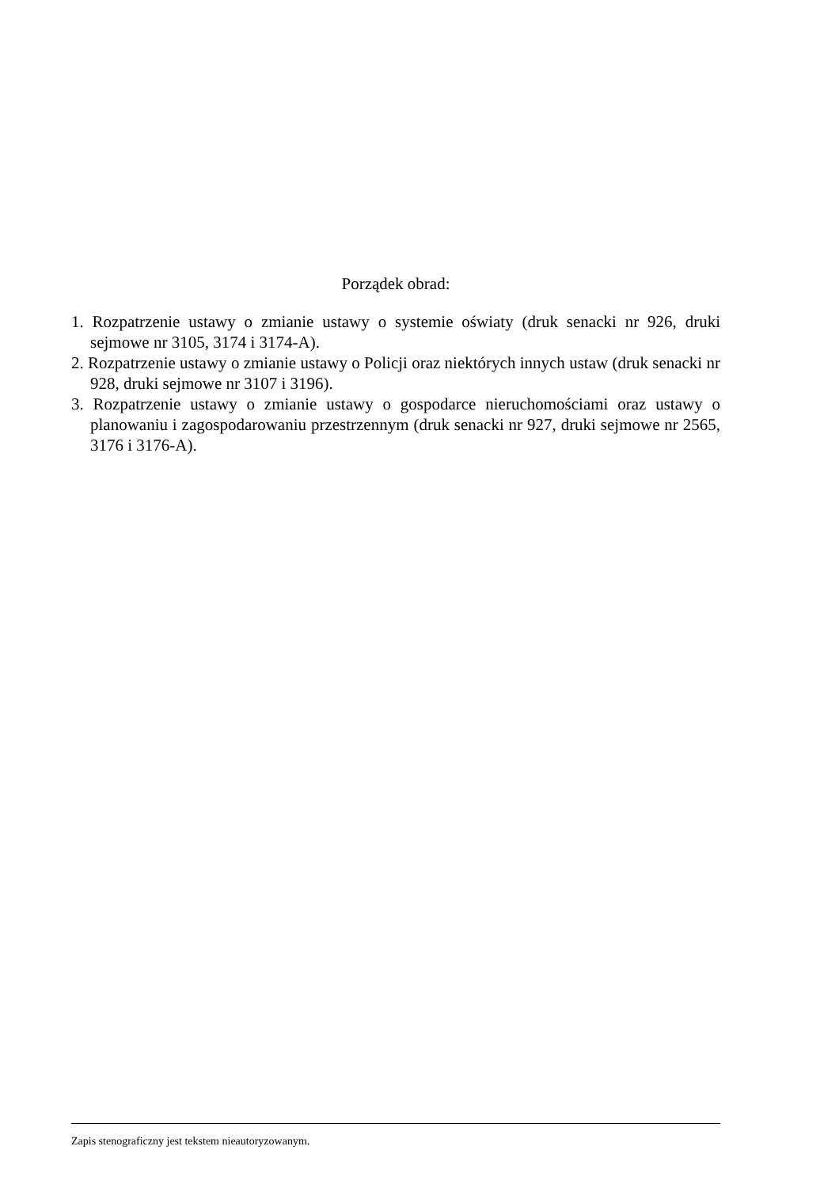Porządek obrad:
1. Rozpatrzenie ustawy o zmianie ustawy o systemie oświaty (druk senacki nr 926, druki sejmowe nr 3105, 3174 i 3174-A).
2. Rozpatrzenie ustawy o zmianie ustawy o Policji oraz niektórych innych ustaw (druk senacki nr 928, druki sejmowe nr 3107 i 3196).
3. Rozpatrzenie ustawy o zmianie ustawy o gospodarce nieruchomościami oraz ustawy o planowaniu i zagospodarowaniu przestrzennym (druk senacki nr 927, druki sejmowe nr 2565, 3176 i 3176-A).
Zapis stenograficzny jest tekstem nieautoryzowanym.